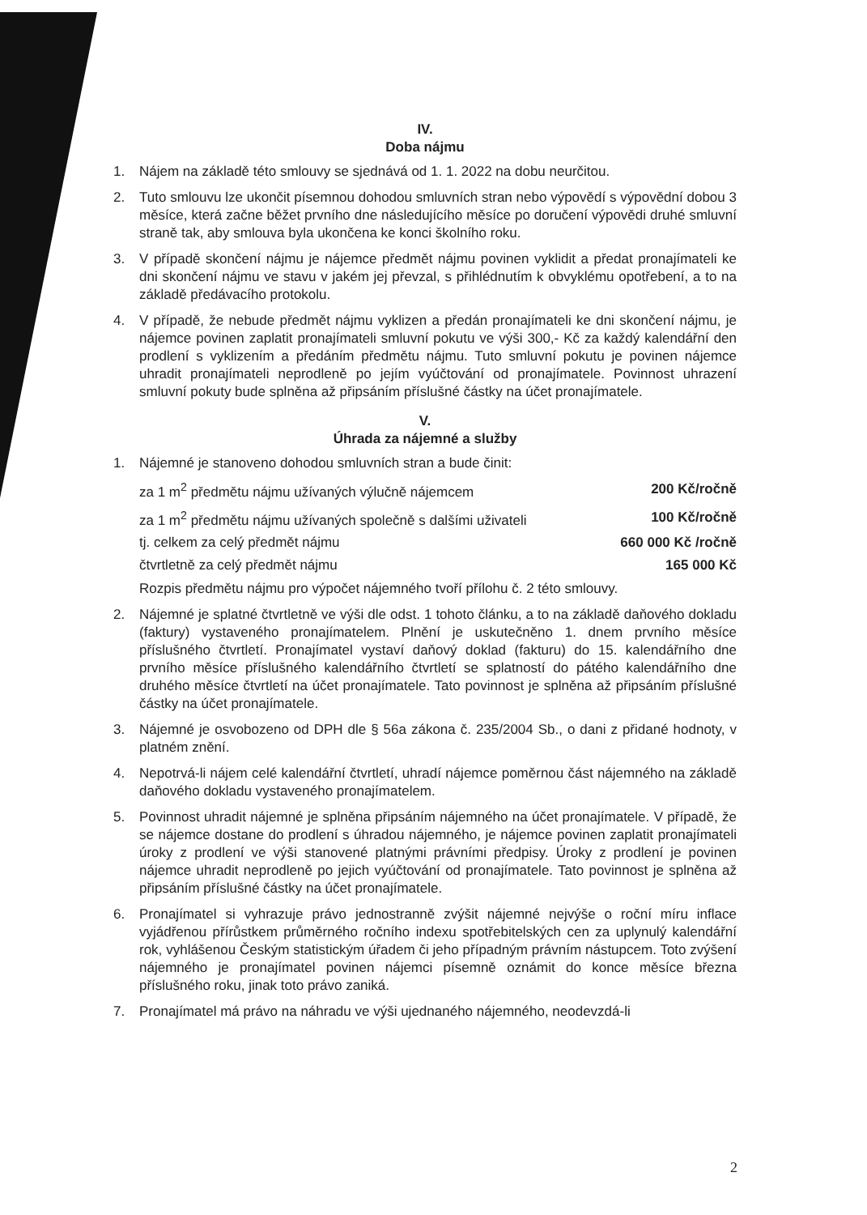IV.
Doba nájmu
1. Nájem na základě této smlouvy se sjednává od 1. 1. 2022 na dobu neurčitou.
2. Tuto smlouvu lze ukončit písemnou dohodou smluvních stran nebo výpovědí s výpovědní dobou 3 měsíce, která začne běžet prvního dne následujícího měsíce po doručení výpovědi druhé smluvní straně tak, aby smlouva byla ukončena ke konci školního roku.
3. V případě skončení nájmu je nájemce předmět nájmu povinen vyklidit a předat pronajímateli ke dni skončení nájmu ve stavu v jakém jej převzal, s přihlédnutím k obvyklému opotřebení, a to na základě předávacího protokolu.
4. V případě, že nebude předmět nájmu vyklizen a předán pronajímateli ke dni skončení nájmu, je nájemce povinen zaplatit pronajímateli smluvní pokutu ve výši 300,- Kč za každý kalendářní den prodlení s vyklizením a předáním předmětu nájmu. Tuto smluvní pokutu je povinen nájemce uhradit pronajímateli neprodleně po jejím vyúčtování od pronajímatele. Povinnost uhrazení smluvní pokuty bude splněna až připsáním příslušné částky na účet pronajímatele.
V.
Úhrada za nájemné a služby
1. Nájemné je stanoveno dohodou smluvních stran a bude činit:
| za 1 m<sup>2</sup> předmětu nájmu užívaných výlučně nájemcem | 200 Kč/ročně |
| za 1 m<sup>2</sup> předmětu nájmu užívaných společně s dalšími uživateli | 100 Kč/ročně |
| tj. celkem za celý předmět nájmu | 660 000 Kč /ročně |
| čtvrtletně za celý předmět nájmu | 165 000 Kč |
Rozpis předmětu nájmu pro výpočet nájemného tvoří přílohu č. 2 této smlouvy.
2. Nájemné je splatné čtvrtletně ve výši dle odst. 1 tohoto článku, a to na základě daňového dokladu (faktury) vystaveného pronajímatelem. Plnění je uskutečněno 1. dnem prvního měsíce příslušného čtvrtletí. Pronajímatel vystaví daňový doklad (fakturu) do 15. kalendářního dne prvního měsíce příslušného kalendářního čtvrtletí se splatností do pátého kalendářního dne druhého měsíce čtvrtletí na účet pronajímatele. Tato povinnost je splněna až připsáním příslušné částky na účet pronajímatele.
3. Nájemné je osvobozeno od DPH dle § 56a zákona č. 235/2004 Sb., o dani z přidané hodnoty, v platném znění.
4. Nepotrvá-li nájem celé kalendářní čtvrtletí, uhradí nájemce poměrnou část nájemného na základě daňového dokladu vystaveného pronajímatelem.
5. Povinnost uhradit nájemné je splněna připsáním nájemného na účet pronajímatele. V případě, že se nájemce dostane do prodlení s úhradou nájemného, je nájemce povinen zaplatit pronajímateli úroky z prodlení ve výši stanovené platnými právními předpisy. Úroky z prodlení je povinen nájemce uhradit neprodleně po jejich vyúčtování od pronajímatele. Tato povinnost je splněna až připsáním příslušné částky na účet pronajímatele.
6. Pronajímatel si vyhrazuje právo jednostranně zvýšit nájemné nejvýše o roční míru inflace vyjádřenou přírůstkem průměrného ročního indexu spotřebitelských cen za uplynulý kalendářní rok, vyhlášenou Českým statistickým úřadem či jeho případným právním nástupcem. Toto zvýšení nájemného je pronajímatel povinen nájemci písemně oznámit do konce měsíce března příslušného roku, jinak toto právo zaniká.
7. Pronajímatel má právo na náhradu ve výši ujednaného nájemného, neodevzdá-li
2